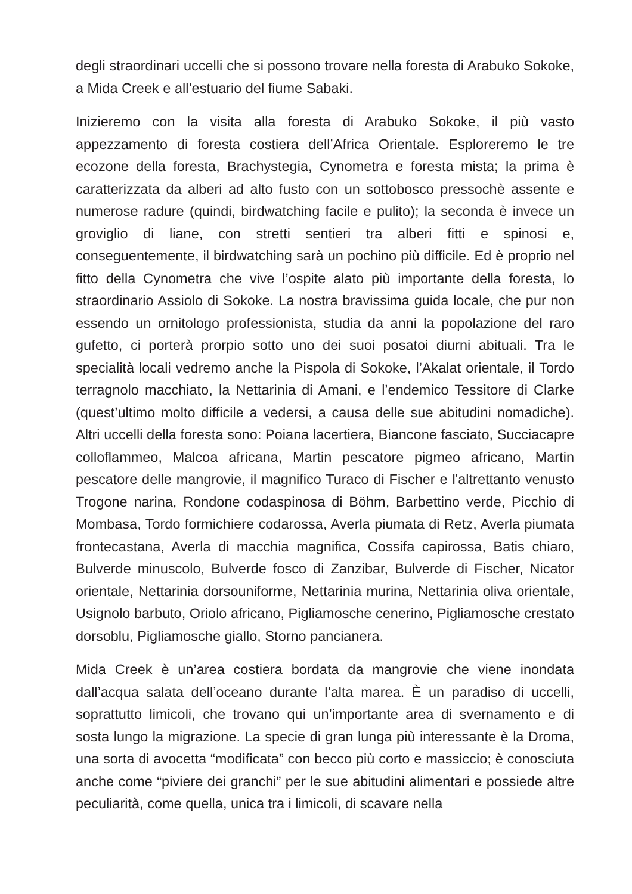degli straordinari uccelli che si possono trovare nella foresta di Arabuko Sokoke, a Mida Creek e all’estuario del fiume Sabaki.
Inizieremo con la visita alla foresta di Arabuko Sokoke, il più vasto appezzamento di foresta costiera dell’Africa Orientale. Esploreremo le tre ecozone della foresta, Brachystegia, Cynometra e foresta mista; la prima è caratterizzata da alberi ad alto fusto con un sottobosco pressochè assente e numerose radure (quindi, birdwatching facile e pulito); la seconda è invece un groviglio di liane, con stretti sentieri tra alberi fitti e spinosi e, conseguentemente, il birdwatching sarà un pochino più difficile. Ed è proprio nel fitto della Cynometra che vive l’ospite alato più importante della foresta, lo straordinario Assiolo di Sokoke. La nostra bravissima guida locale, che pur non essendo un ornitologo professionista, studia da anni la popolazione del raro gufetto, ci porterà prorpio sotto uno dei suoi posatoi diurni abituali. Tra le specialità locali vedremo anche la Pispola di Sokoke, l’Akalat orientale, il Tordo terragnolo macchiato, la Nettarinia di Amani, e l’endemico Tessitore di Clarke (quest’ultimo molto difficile a vedersi, a causa delle sue abitudini nomadiche). Altri uccelli della foresta sono: Poiana lacertiera, Biancone fasciato, Succiacapre colloflammeo, Malcoa africana, Martin pescatore pigmeo africano, Martin pescatore delle mangrovie, il magnifico Turaco di Fischer e l'altrettanto venusto Trogone narina, Rondone codaspinosa di Böhm, Barbettino verde, Picchio di Mombasa, Tordo formichiere codarossa, Averla piumata di Retz, Averla piumata frontecastana, Averla di macchia magnifica, Cossifa capirossa, Batis chiaro, Bulverde minuscolo, Bulverde fosco di Zanzibar, Bulverde di Fischer, Nicator orientale, Nettarinia dorsouniforme, Nettarinia murina, Nettarinia oliva orientale, Usignolo barbuto, Oriolo africano, Pigliamosche cenerino, Pigliamosche crestato dorsoblu, Pigliamosche giallo, Storno pancianera.
Mida Creek è un’area costiera bordata da mangrovie che viene inondata dall’acqua salata dell’oceano durante l’alta marea. È un paradiso di uccelli, soprattutto limicoli, che trovano qui un’importante area di svernamento e di sosta lungo la migrazione. La specie di gran lunga più interessante è la Droma, una sorta di avocetta “modificata” con becco più corto e massiccio; è conosciuta anche come “piviere dei granchi” per le sue abitudini alimentari e possiede altre peculiarità, come quella, unica tra i limicoli, di scavare nella